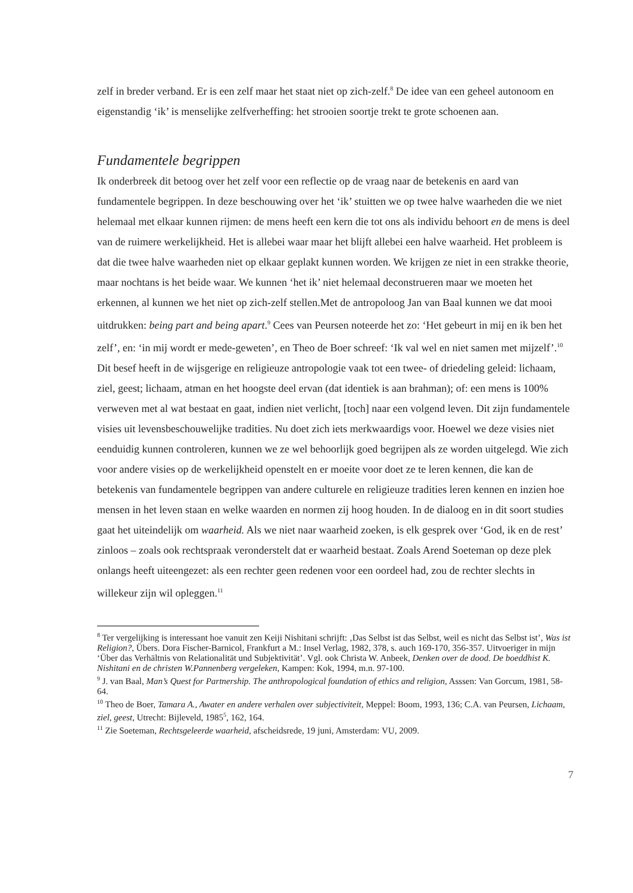zelf in breder verband. Er is een zelf maar het staat niet op zich-zelf.<sup>8</sup> De idee van een geheel autonoom en eigenstandig ‘ik’ is menselijke zelfverheffing: het strooien soortje trekt te grote schoenen aan.
Fundamentele begrippen
Ik onderbreek dit betoog over het zelf voor een reflectie op de vraag naar de betekenis en aard van fundamentele begrippen. In deze beschouwing over het ‘ik’ stuitten we op twee halve waarheden die we niet helemaal met elkaar kunnen rijmen: de mens heeft een kern die tot ons als individu behoort en de mens is deel van de ruimere werkelijkheid. Het is allebei waar maar het blijft allebei een halve waarheid. Het probleem is dat die twee halve waarheden niet op elkaar geplakt kunnen worden. We krijgen ze niet in een strakke theorie, maar nochtans is het beide waar. We kunnen ‘het ik’ niet helemaal deconstrueren maar we moeten het erkennen, al kunnen we het niet op zich-zelf stellen.Met de antropoloog Jan van Baal kunnen we dat mooi uitdrukken: being part and being apart.<sup>9</sup> Cees van Peursen noteerde het zo: ‘Het gebeurt in mij en ik ben het zelf’, en: ‘in mij wordt er mede-geweten’, en Theo de Boer schreef: ‘Ik val wel en niet samen met mijzelf’.<sup>10</sup> Dit besef heeft in de wijsgerige en religieuze antropologie vaak tot een twee- of driedeling geleid: lichaam, ziel, geest; lichaam, atman en het hoogste deel ervan (dat identiek is aan brahman); of: een mens is 100% verweven met al wat bestaat en gaat, indien niet verlicht, [toch] naar een volgend leven. Dit zijn fundamentele visies uit levensbeschouwelijke tradities. Nu doet zich iets merkwaardigs voor. Hoewel we deze visies niet eenduidig kunnen controleren, kunnen we ze wel behoorlijk goed begrijpen als ze worden uitgelegd. Wie zich voor andere visies op de werkelijkheid openstelt en er moeite voor doet ze te leren kennen, die kan de betekenis van fundamentele begrippen van andere culturele en religieuze tradities leren kennen en inzien hoe mensen in het leven staan en welke waarden en normen zij hoog houden. In de dialoog en in dit soort studies gaat het uiteindelijk om waarheid. Als we niet naar waarheid zoeken, is elk gesprek over ‘God, ik en de rest’ zinloos – zoals ook rechtspraak veronderstelt dat er waarheid bestaat. Zoals Arend Soeteman op deze plek onlangs heeft uiteengezet: als een rechter geen redenen voor een oordeel had, zou de rechter slechts in willekeur zijn wil opleggen.<sup>11</sup>
<sup>8</sup> Ter vergelijking is interessant hoe vanuit zen Keiji Nishitani schrijft: ‚Das Selbst ist das Selbst, weil es nicht das Selbst ist’, Was ist Religion?, Übers. Dora Fischer-Barnicol, Frankfurt a M.: Insel Verlag, 1982, 378, s. auch 169-170, 356-357. Uitvoeriger in mijn ‘Über das Verhältnis von Relationalität und Subjektivität’. Vgl. ook Christa W. Anbeek, Denken over de dood. De boeddhist K. Nishitani en de christen W.Pannenberg vergeleken, Kampen: Kok, 1994, m.n. 97-100.
<sup>9</sup> J. van Baal, Man’s Quest for Partnership. The anthropological foundation of ethics and religion, Asssen: Van Gorcum, 1981, 58-64.
<sup>10</sup> Theo de Boer, Tamara A., Awater en andere verhalen over subjectiviteit, Meppel: Boom, 1993, 136; C.A. van Peursen, Lichaam, ziel, geest, Utrecht: Bijleveld, 1985<sup>5</sup>, 162, 164.
<sup>11</sup> Zie Soeteman, Rechtsgeleerde waarheid, afscheidsrede, 19 juni, Amsterdam: VU, 2009.
7